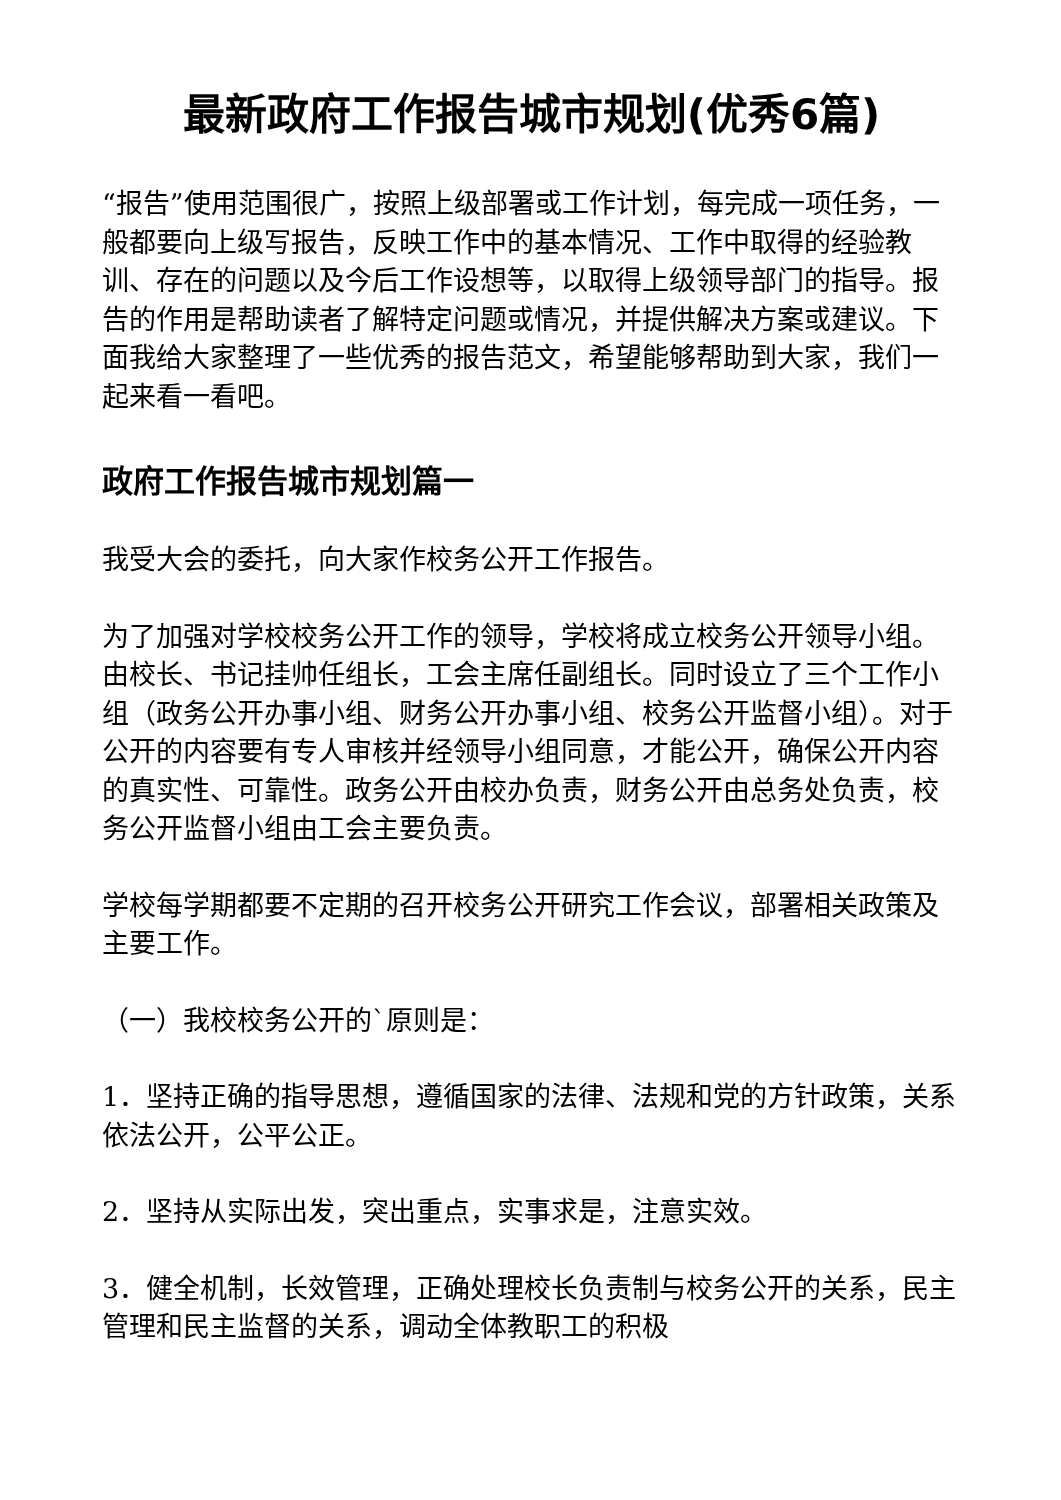最新政府工作报告城市规划(优秀6篇)
“报告”使用范围很广，按照上级部署或工作计划，每完成一项任务，一般都要向上级写报告，反映工作中的基本情况、工作中取得的经验教训、存在的问题以及今后工作设想等，以取得上级领导部门的指导。报告的作用是帮助读者了解特定问题或情况，并提供解决方案或建议。下面我给大家整理了一些优秀的报告范文，希望能够帮助到大家，我们一起来看一看吧。
政府工作报告城市规划篇一
我受大会的委托，向大家作校务公开工作报告。
为了加强对学校校务公开工作的领导，学校将成立校务公开领导小组。由校长、书记挂帅任组长，工会主席任副组长。同时设立了三个工作小组（政务公开办事小组、财务公开办事小组、校务公开监督小组）。对于公开的内容要有专人审核并经领导小组同意，才能公开，确保公开内容的真实性、可靠性。政务公开由校办负责，财务公开由总务处负责，校务公开监督小组由工会主要负责。
学校每学期都要不定期的召开校务公开研究工作会议，部署相关政策及主要工作。
（一）我校校务公开的`原则是：
1．坚持正确的指导思想，遵循国家的法律、法规和党的方针政策，关系依法公开，公平公正。
2．坚持从实际出发，突出重点，实事求是，注意实效。
3．健全机制，长效管理，正确处理校长负责制与校务公开的关系，民主管理和民主监督的关系，调动全体教职工的积极